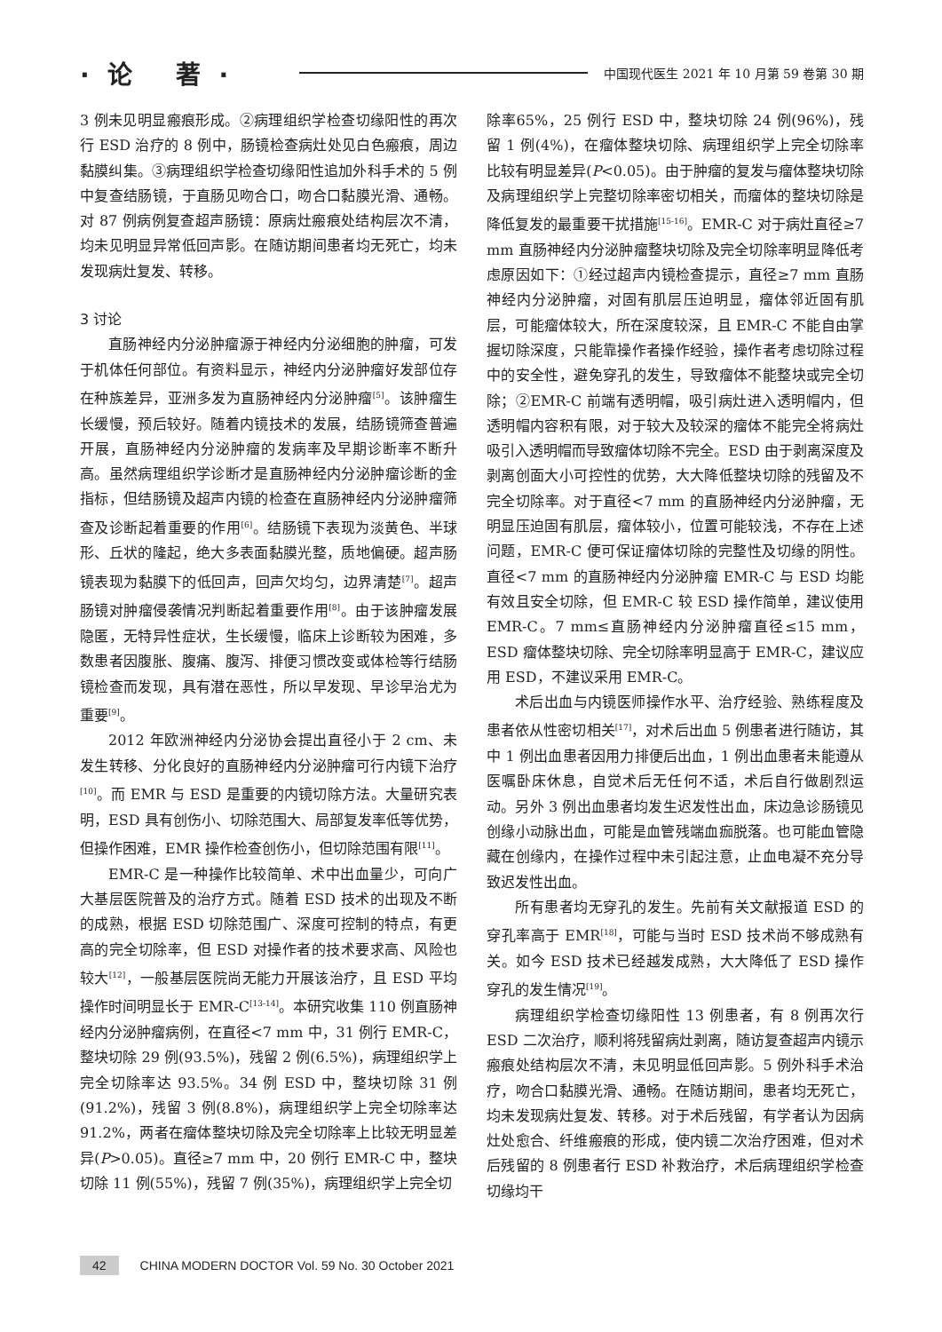·论 著·
中国现代医生 2021 年 10 月第 59 卷第 30 期
3 例未见明显瘢痕形成。②病理组织学检查切缘阳性的再次行 ESD 治疗的 8 例中，肠镜检查病灶处见白色瘢痕，周边黏膜纠集。③病理组织学检查切缘阳性追加外科手术的 5 例中复查结肠镜，于直肠见吻合口，吻合口黏膜光滑、通畅。对 87 例病例复查超声肠镜：原病灶瘢痕处结构层次不清，均未见明显异常低回声影。在随访期间患者均无死亡，均未发现病灶复发、转移。
3 讨论
直肠神经内分泌肿瘤源于神经内分泌细胞的肿瘤，可发于机体任何部位。有资料显示，神经内分泌肿瘤好发部位存在种族差异，亚洲多发为直肠神经内分泌肿瘤<sup>[5]</sup>。该肿瘤生长缓慢，预后较好。随着内镜技术的发展，结肠镜筛查普遍开展，直肠神经内分泌肿瘤的发病率及早期诊断率不断升高。虽然病理组织学诊断才是直肠神经内分泌肿瘤诊断的金指标，但结肠镜及超声内镜的检查在直肠神经内分泌肿瘤筛查及诊断起着重要的作用<sup>[6]</sup>。结肠镜下表现为淡黄色、半球形、丘状的隆起，绝大多表面黏膜光整，质地偏硬。超声肠镜表现为黏膜下的低回声，回声欠均匀，边界清楚<sup>[7]</sup>。超声肠镜对肿瘤侵袭情况判断起着重要作用<sup>[8]</sup>。由于该肿瘤发展隐匿，无特异性症状，生长缓慢，临床上诊断较为困难，多数患者因腹胀、腹痛、腹泻、排便习惯改变或体检等行结肠镜检查而发现，具有潜在恶性，所以早发现、早诊早治尤为重要<sup>[9]</sup>。
2012 年欧洲神经内分泌协会提出直径小于 2 cm、未发生转移、分化良好的直肠神经内分泌肿瘤可行内镜下治疗<sup>[10]</sup>。而 EMR 与 ESD 是重要的内镜切除方法。大量研究表明，ESD 具有创伤小、切除范围大、局部复发率低等优势，但操作困难，EMR 操作检查创伤小，但切除范围有限<sup>[11]</sup>。
EMR-C 是一种操作比较简单、术中出血量少，可向广大基层医院普及的治疗方式。随着 ESD 技术的出现及不断的成熟，根据 ESD 切除范围广、深度可控制的特点，有更高的完全切除率，但 ESD 对操作者的技术要求高、风险也较大<sup>[12]</sup>，一般基层医院尚无能力开展该治疗，且 ESD 平均操作时间明显长于 EMR-C<sup>[13-14]</sup>。本研究收集 110 例直肠神经内分泌肿瘤病例，在直径<7 mm 中，31 例行 EMR-C，整块切除 29 例(93.5%)，残留 2 例(6.5%)，病理组织学上完全切除率达 93.5%。34 例 ESD 中，整块切除 31 例(91.2%)，残留 3 例(8.8%)，病理组织学上完全切除率达 91.2%，两者在瘤体整块切除及完全切除率上比较无明显差异(P>0.05)。直径≥7 mm 中，20 例行 EMR-C 中，整块切除 11 例(55%)，残留 7 例(35%)，病理组织学上完全切
除率65%，25 例行 ESD 中，整块切除 24 例(96%)，残留 1 例(4%)，在瘤体整块切除、病理组织学上完全切除率比较有明显差异(P<0.05)。由于肿瘤的复发与瘤体整块切除及病理组织学上完整切除率密切相关，而瘤体的整块切除是降低复发的最重要干扰措施<sup>[15-16]</sup>。EMR-C 对于病灶直径≥7 mm 直肠神经内分泌肿瘤整块切除及完全切除率明显降低考虑原因如下：①经过超声内镜检查提示，直径≥7 mm 直肠神经内分泌肿瘤，对固有肌层压迫明显，瘤体邻近固有肌层，可能瘤体较大，所在深度较深，且 EMR-C 不能自由掌握切除深度，只能靠操作者操作经验，操作者考虑切除过程中的安全性，避免穿孔的发生，导致瘤体不能整块或完全切除；②EMR-C 前端有透明帽，吸引病灶进入透明帽内，但透明帽内容积有限，对于较大及较深的瘤体不能完全将病灶吸引入透明帽而导致瘤体切除不完全。ESD 由于剥离深度及剥离创面大小可控性的优势，大大降低整块切除的残留及不完全切除率。对于直径<7 mm 的直肠神经内分泌肿瘤，无明显压迫固有肌层，瘤体较小，位置可能较浅，不存在上述问题，EMR-C 便可保证瘤体切除的完整性及切缘的阴性。直径<7 mm 的直肠神经内分泌肿瘤 EMR-C 与 ESD 均能有效且安全切除，但 EMR-C 较 ESD 操作简单，建议使用 EMR-C。7 mm≤直肠神经内分泌肿瘤直径≤15 mm，ESD 瘤体整块切除、完全切除率明显高于 EMR-C，建议应用 ESD，不建议采用 EMR-C。
术后出血与内镜医师操作水平、治疗经验、熟练程度及患者依从性密切相关<sup>[17]</sup>，对术后出血 5 例患者进行随访，其中 1 例出血患者因用力排便后出血，1 例出血患者未能遵从医嘱卧床休息，自觉术后无任何不适，术后自行做剧烈运动。另外 3 例出血患者均发生迟发性出血，床边急诊肠镜见创缘小动脉出血，可能是血管残端血痂脱落。也可能血管隐藏在创缘内，在操作过程中未引起注意，止血电凝不充分导致迟发性出血。
所有患者均无穿孔的发生。先前有关文献报道 ESD 的穿孔率高于 EMR<sup>[18]</sup>，可能与当时 ESD 技术尚不够成熟有关。如今 ESD 技术已经越发成熟，大大降低了 ESD 操作穿孔的发生情况<sup>[19]</sup>。
病理组织学检查切缘阳性 13 例患者，有 8 例再次行 ESD 二次治疗，顺利将残留病灶剥离，随访复查超声内镜示瘢痕处结构层次不清，未见明显低回声影。5 例外科手术治疗，吻合口黏膜光滑、通畅。在随访期间，患者均无死亡，均未发现病灶复发、转移。对于术后残留，有学者认为因病灶处愈合、纤维瘢痕的形成，使内镜二次治疗困难，但对术后残留的 8 例患者行 ESD 补救治疗，术后病理组织学检查切缘均干
42 CHINA MODERN DOCTOR Vol. 59 No. 30 October 2021